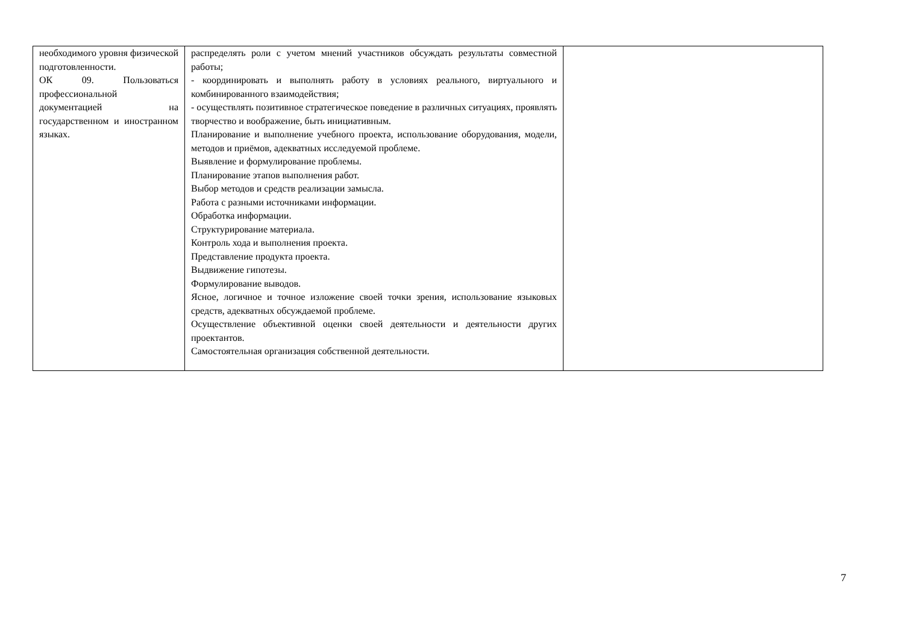| необходимого уровня физической подготовленности. ОК 09. Пользоваться профессиональной документацией на государственном и иностранном языках. | распределять роли с учетом мнений участников обсуждать результаты совместной работы; - координировать и выполнять работу в условиях реального, виртуального и комбинированного взаимодействия; - осуществлять позитивное стратегическое поведение в различных ситуациях, проявлять творчество и воображение, быть инициативным. Планирование и выполнение учебного проекта, использование оборудования, модели, методов и приёмов, адекватных исследуемой проблеме. Выявление и формулирование проблемы. Планирование этапов выполнения работ. Выбор методов и средств реализации замысла. Работа с разными источниками информации. Обработка информации. Структурирование материала. Контроль хода и выполнения проекта. Представление продукта проекта. Выдвижение гипотезы. Формулирование выводов. Ясное, логичное и точное изложение своей точки зрения, использование языковых средств, адекватных обсуждаемой проблеме. Осуществление объективной оценки своей деятельности и деятельности других проектантов. Самостоятельная организация собственной деятельности. | |
7